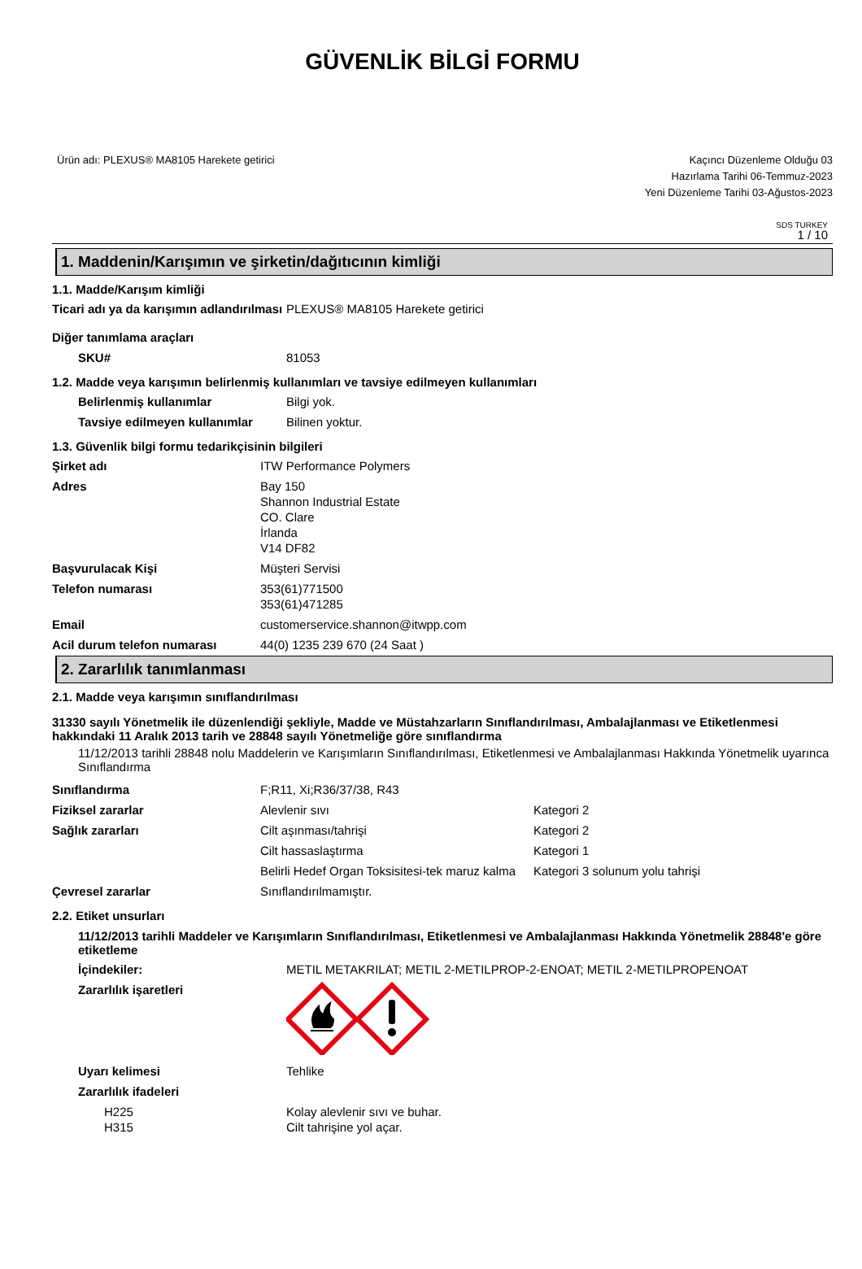GÜVENLİK BİLGİ FORMU
Ürün adı: PLEXUS® MA8105 Harekete getirici
Kaçıncı Düzenleme Olduğu 03
Hazırlama Tarihi 06-Temmuz-2023
Yeni Düzenleme Tarihi 03-Ağustos-2023
SDS TURKEY
1 / 10
1. Maddenin/Karışımın ve şirketin/dağıtıcının kimliği
1.1. Madde/Karışım kimliği
| Ticari adı ya da karışımın adlandırılması | PLEXUS® MA8105 Harekete getirici |
| Diğer tanımlama araçları | |
| SKU# | 81053 |
1.2. Madde veya karışımın belirlenmiş kullanımları ve tavsiye edilmeyen kullanımları
| Belirlenmiş kullanımlar | Bilgi yok. |
| Tavsiye edilmeyen kullanımlar | Bilinen yoktur. |
1.3. Güvenlik bilgi formu tedarikçisinin bilgileri
| Şirket adı | ITW Performance Polymers |
| Adres | Bay 150 Shannon Industrial Estate CO. Clare İrlanda V14 DF82 |
| Başvurulacak Kişi | Müşteri Servisi |
| Telefon numarası | 353(61)771500 353(61)471285 |
| Email | customerservice.shannon@itwpp.com |
| Acil durum telefon numarası | 44(0) 1235 239 670 (24 Saat ) |
2. Zararlılık tanımlanması
2.1. Madde veya karışımın sınıflandırılması
31330 sayılı Yönetmelik ile düzenlendiği şekliyle, Madde ve Müstahzarların Sınıflandırılması, Ambalajlanması ve Etiketlenmesi hakkındaki 11 Aralık 2013 tarih ve 28848 sayılı Yönetmeliğe göre sınıflandırma
11/12/2013 tarihli 28848 nolu Maddelerin ve Karışımların Sınıflandırılması, Etiketlenmesi ve Ambalajlanması Hakkında Yönetmelik uyarınca Sınıflandırma
| Sınıflandırma | F;R11, Xi;R36/37/38, R43 | |
| Fiziksel zararlar | Alevlenir sıvı | Kategori 2 |
| Sağlık zararları | Cilt aşınması/tahrişi | Kategori 2 |
| | Cilt hassaslaştırma | Kategori 1 |
| | Belirli Hedef Organ Toksisitesi-tek maruz kalma | Kategori 3 solunum yolu tahrişi |
| Çevresel zararlar | Sınıflandırılmamıştır. | |
2.2. Etiket unsurları
11/12/2013 tarihli Maddeler ve Karışımların Sınıflandırılması, Etiketlenmesi ve Ambalajlanması Hakkında Yönetmelik 28848'e göre etiketleme
| İçindekiler: | METIL METAKRILAT; METIL 2-METILPROP-2-ENOAT; METIL 2-METILPROPENOAT |
| Zararlılık işaretleri | |
| Uyarı kelimesi | Tehlike |
| Zararlılık ifadeleri | |
| H225 H315 | Kolay alevlenir sıvı ve buhar. Cilt tahrişine yol açar. |